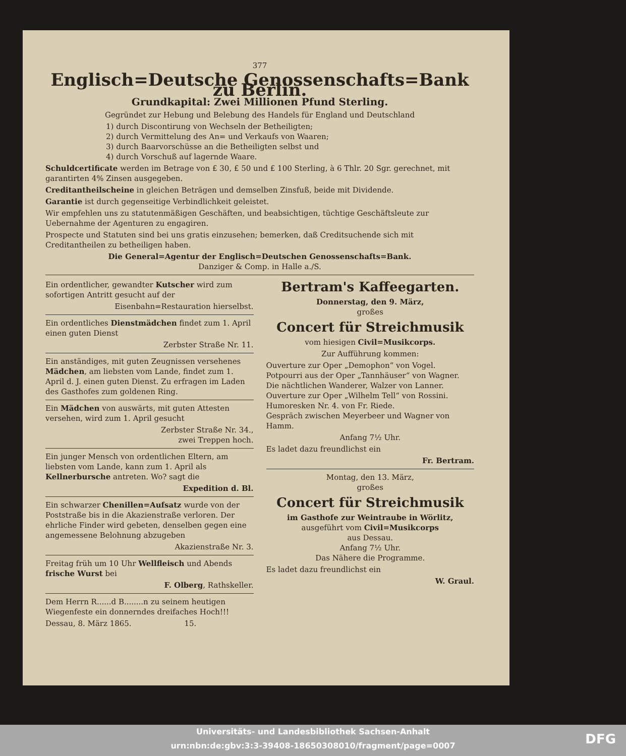377
Englisch=Deutsche Genossenschafts=Bank zu Berlin.
Grundkapital: Zwei Millionen Pfund Sterling.
Gegründet zur Hebung und Belebung des Handels für England und Deutschland
1) durch Discontirung von Wechseln der Betheiligten;
2) durch Vermittelung des An= und Verkaufs von Waaren;
3) durch Baarvorschüsse an die Betheiligten selbst und
4) durch Vorschuß auf lagernde Waare.
Schuldcertificate werden im Betrage von £ 30, £ 50 und £ 100 Sterling, à 6 Thlr. 20 Sgr. gerechnet, mit garantirten 4% Zinsen ausgegeben.
Creditantheilscheine in gleichen Beträgen und demselben Zinsfuß, beide mit Dividende.
Garantie ist durch gegenseitige Verbindlichkeit geleistet.
Wir empfehlen uns zu statutenmäßigen Geschäften, und beabsichtigen, tüchtige Geschäftsleute zur Uebernahme der Agenturen zu engagiren.
Prospecte und Statuten sind bei uns gratis einzusehen; bemerken, daß Creditsuchende sich mit Creditantheilen zu betheiligen haben.
Die General=Agentur der Englisch=Deutschen Genossenschafts=Bank.
Danziger & Comp. in Halle a./S.
Ein ordentlicher, gewandter Kutscher wird zum sofortigen Antritt gesucht auf der
Eisenbahn=Restauration hierselbst.
Ein ordentliches Dienstmädchen findet zum 1. April einen guten Dienst
Zerbster Straße Nr. 11.
Ein anständiges, mit guten Zeugnissen versehenes Mädchen, am liebsten vom Lande, findet zum 1. April d. J. einen guten Dienst. Zu erfragen im Laden des Gasthofes zum goldenen Ring.
Ein Mädchen von auswärts, mit guten Attesten versehen, wird zum 1. April gesucht
Zerbster Straße Nr. 34.,
zwei Treppen hoch.
Ein junger Mensch von ordentlichen Eltern, am liebsten vom Lande, kann zum 1. April als Kellnerbursche antreten. Wo? sagt die
Expedition d. Bl.
Ein schwarzer Chenillen=Aufsatz wurde von der Poststraße bis in die Akazienstraße verloren. Der ehrliche Finder wird gebeten, denselben gegen eine angemessene Belohnung abzugeben
Akazienstraße Nr. 3.
Freitag früh um 10 Uhr Wellfleisch und Abends frische Wurst bei
F. Olberg, Rathskeller.
Dem Herrn R......d B........n zu seinem heutigen Wiegenfeste ein donnerndes dreifaches Hoch!!!
Dessau, 8. März 1865. 15.
Bertram's Kaffeegarten.
Donnerstag, den 9. März,
großes
Concert für Streichmusik
vom hiesigen Civil=Musikcorps.
Zur Aufführung kommen:
Ouverture zur Oper „Demophon“ von Vogel.
Potpourri aus der Oper „Tannhäuser“ von Wagner.
Die nächtlichen Wanderer, Walzer von Lanner.
Ouverture zur Oper „Wilhelm Tell“ von Rossini.
Humoresken Nr. 4. von Fr. Riede.
Gespräch zwischen Meyerbeer und Wagner von Hamm.
Anfang 7½ Uhr.
Es ladet dazu freundlichst ein
Fr. Bertram.
Montag, den 13. März,
großes
Concert für Streichmusik
im Gasthofe zur Weintraube in Wörlitz,
ausgeführt vom Civil=Musikcorps
aus Dessau.
Anfang 7½ Uhr.
Das Nähere die Programme.
Es ladet dazu freundlichst ein
W. Graul.
Universitäts- und Landesbibliothek Sachsen-Anhalt
urn:nbn:de:gbv:3:3-39408-18650308010/fragment/page=0007
DFG